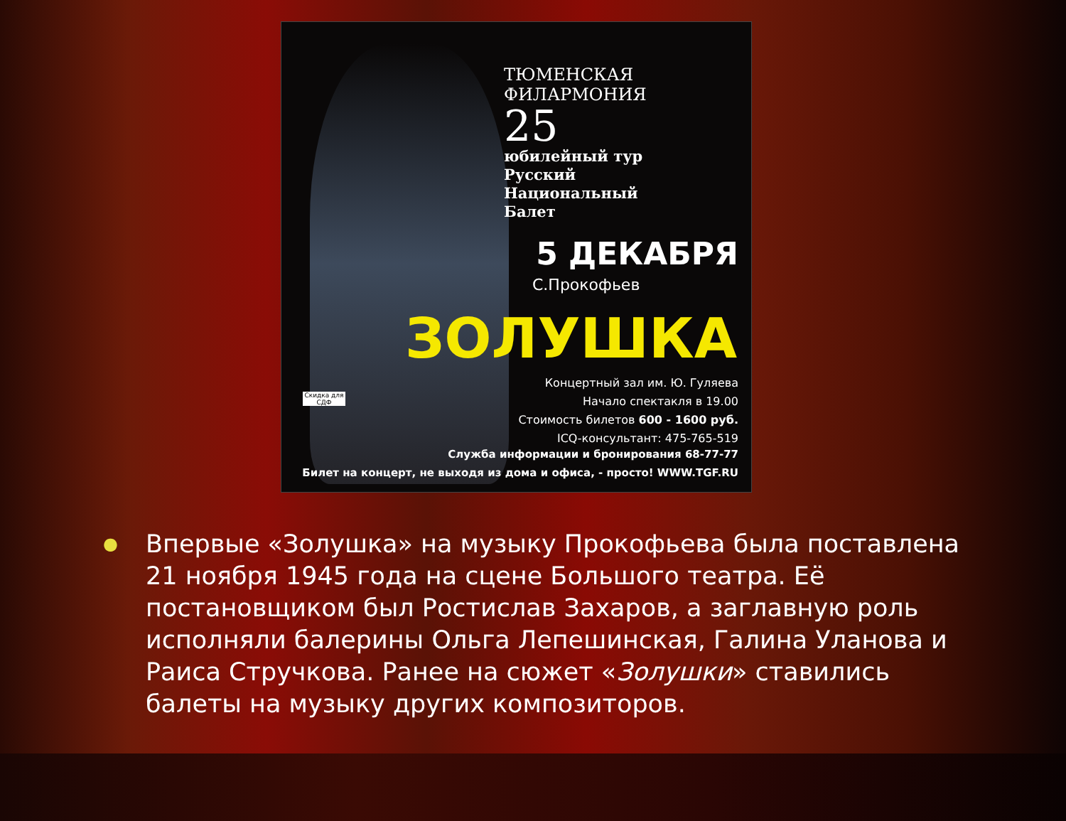ТЮМЕНСКАЯ ФИЛАРМОНИЯ
25
юбилейный тур
Русский
Национальный
Балет
5 ДЕКАБРЯ
С.Прокофьев
ЗОЛУШКА
Скидка для СДФ
Концертный зал им. Ю. Гуляева
Начало спектакля в 19.00
Стоимость билетов 600 - 1600 руб.
ICQ-консультант: 475-765-519
Служба информации и бронирования 68-77-77
Билет на концерт, не выходя из дома и офиса, - просто! WWW.TGF.RU
● Впервые «Золушка» на музыку Прокофьева была поставлена 21 ноября 1945 года на сцене Большого театра. Её постановщиком был Ростислав Захаров, а заглавную роль исполняли балерины Ольга Лепешинская, Галина Уланова и Раиса Стручкова. Ранее на сюжет «Золушки» ставились балеты на музыку других композиторов.